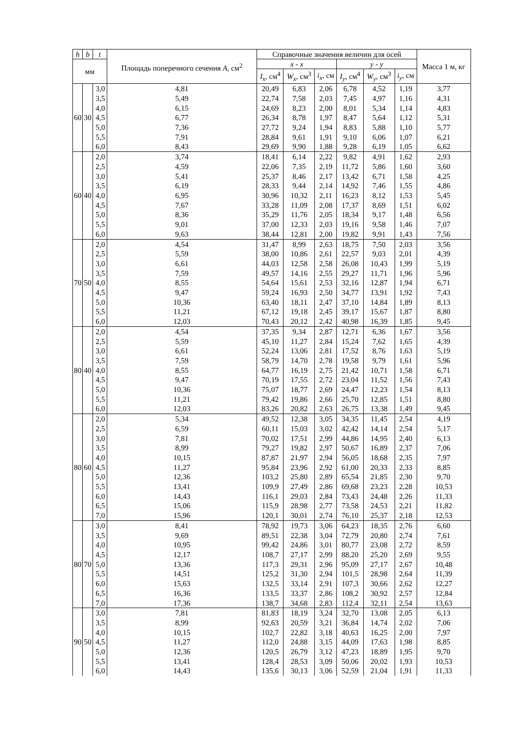| h | b | t | Площадь поперечного сечения A , см<sup>2</sup> | Справочные значения величин для осей | | | | | | Масса 1 м, кг |
| --- | --- | --- | --- | --- | --- | --- | --- | --- | --- | --- |
| мм | | | | x - x | | | y - y | | | |
| | | | | I<sub>x</sub> , см<sup>4</sup> | W<sub>x</sub> , см<sup>3</sup> | i<sub>x</sub> , см | I<sub>y</sub> , см<sup>4</sup> | W<sub>y</sub> , см<sup>3</sup> | i<sub>y</sub> , см | |
| 60 | 30 | 3,0 | 4,81 | 20,49 | 6,83 | 2,06 | 6,78 | 4,52 | 1,19 | 3,77 |
| | | 3,5 | 5,49 | 22,74 | 7,58 | 2,03 | 7,45 | 4,97 | 1,16 | 4,31 |
| | | 4,0 | 6,15 | 24,69 | 8,23 | 2,00 | 8,01 | 5,34 | 1,14 | 4,83 |
| | | 4,5 | 6,77 | 26,34 | 8,78 | 1,97 | 8,47 | 5,64 | 1,12 | 5,31 |
| | | 5,0 | 7,36 | 27,72 | 9,24 | 1,94 | 8,83 | 5,88 | 1,10 | 5,77 |
| | | 5,5 | 7,91 | 28,84 | 9,61 | 1,91 | 9,10 | 6,06 | 1,07 | 6,21 |
| | | 6,0 | 8,43 | 29,69 | 9,90 | 1,88 | 9,28 | 6,19 | 1,05 | 6,62 |
| 60 | 40 | 2,0 | 3,74 | 18,41 | 6,14 | 2,22 | 9,82 | 4,91 | 1,62 | 2,93 |
| | | 2,5 | 4,59 | 22,06 | 7,35 | 2,19 | 11,72 | 5,86 | 1,60 | 3,60 |
| | | 3,0 | 5,41 | 25,37 | 8,46 | 2,17 | 13,42 | 6,71 | 1,58 | 4,25 |
| | | 3,5 | 6,19 | 28,33 | 9,44 | 2,14 | 14,92 | 7,46 | 1,55 | 4,86 |
| | | 4,0 | 6,95 | 30,96 | 10,32 | 2,11 | 16,23 | 8,12 | 1,53 | 5,45 |
| | | 4,5 | 7,67 | 33,28 | 11,09 | 2,08 | 17,37 | 8,69 | 1,51 | 6,02 |
| | | 5,0 | 8,36 | 35,29 | 11,76 | 2,05 | 18,34 | 9,17 | 1,48 | 6,56 |
| | | 5,5 | 9,01 | 37,00 | 12,33 | 2,03 | 19,16 | 9,58 | 1,46 | 7,07 |
| | | 6,0 | 9,63 | 38,44 | 12,81 | 2,00 | 19,82 | 9,91 | 1,43 | 7,56 |
| 70 | 50 | 2,0 | 4,54 | 31,47 | 8,99 | 2,63 | 18,75 | 7,50 | 2,03 | 3,56 |
| | | 2,5 | 5,59 | 38,00 | 10,86 | 2,61 | 22,57 | 9,03 | 2,01 | 4,39 |
| | | 3,0 | 6,61 | 44,03 | 12,58 | 2,58 | 26,08 | 10,43 | 1,99 | 5,19 |
| | | 3,5 | 7,59 | 49,57 | 14,16 | 2,55 | 29,27 | 11,71 | 1,96 | 5,96 |
| | | 4,0 | 8,55 | 54,64 | 15,61 | 2,53 | 32,16 | 12,87 | 1,94 | 6,71 |
| | | 4,5 | 9,47 | 59,24 | 16,93 | 2,50 | 34,77 | 13,91 | 1,92 | 7,43 |
| | | 5,0 | 10,36 | 63,40 | 18,11 | 2,47 | 37,10 | 14,84 | 1,89 | 8,13 |
| | | 5,5 | 11,21 | 67,12 | 19,18 | 2,45 | 39,17 | 15,67 | 1,87 | 8,80 |
| | | 6,0 | 12,03 | 70,43 | 20,12 | 2,42 | 40,98 | 16,39 | 1,85 | 9,45 |
| 80 | 40 | 2,0 | 4,54 | 37,35 | 9,34 | 2,87 | 12,71 | 6,36 | 1,67 | 3,56 |
| | | 2,5 | 5,59 | 45,10 | 11,27 | 2,84 | 15,24 | 7,62 | 1,65 | 4,39 |
| | | 3,0 | 6,61 | 52,24 | 13,06 | 2,81 | 17,52 | 8,76 | 1,63 | 5,19 |
| | | 3,5 | 7,59 | 58,79 | 14,70 | 2,78 | 19,58 | 9,79 | 1,61 | 5,96 |
| | | 4,0 | 8,55 | 64,77 | 16,19 | 2,75 | 21,42 | 10,71 | 1,58 | 6,71 |
| | | 4,5 | 9,47 | 70,19 | 17,55 | 2,72 | 23,04 | 11,52 | 1,56 | 7,43 |
| | | 5,0 | 10,36 | 75,07 | 18,77 | 2,69 | 24,47 | 12,23 | 1,54 | 8,13 |
| | | 5,5 | 11,21 | 79,42 | 19,86 | 2,66 | 25,70 | 12,85 | 1,51 | 8,80 |
| | | 6,0 | 12,03 | 83,26 | 20,82 | 2,63 | 26,75 | 13,38 | 1,49 | 9,45 |
| 80 | 60 | 2,0 | 5,34 | 49,52 | 12,38 | 3,05 | 34,35 | 11,45 | 2,54 | 4,19 |
| | | 2,5 | 6,59 | 60,11 | 15,03 | 3,02 | 42,42 | 14,14 | 2,54 | 5,17 |
| | | 3,0 | 7,81 | 70,02 | 17,51 | 2,99 | 44,86 | 14,95 | 2,40 | 6,13 |
| | | 3,5 | 8,99 | 79,27 | 19,82 | 2,97 | 50,67 | 16,89 | 2,37 | 7,06 |
| | | 4,0 | 10,15 | 87,87 | 21,97 | 2,94 | 56,05 | 18,68 | 2,35 | 7,97 |
| | | 4,5 | 11,27 | 95,84 | 23,96 | 2,92 | 61,00 | 20,33 | 2,33 | 8,85 |
| | | 5,0 | 12,36 | 103,2 | 25,80 | 2,89 | 65,54 | 21,85 | 2,30 | 9,70 |
| | | 5,5 | 13,41 | 109,9 | 27,49 | 2,86 | 69,68 | 23,23 | 2,28 | 10,53 |
| | | 6,0 | 14,43 | 116,1 | 29,03 | 2,84 | 73,43 | 24,48 | 2,26 | 11,33 |
| | | 6,5 | 15,06 | 115,9 | 28,98 | 2,77 | 73,58 | 24,53 | 2,21 | 11,82 |
| | | 7,0 | 15,96 | 120,1 | 30,01 | 2,74 | 76,10 | 25,37 | 2,18 | 12,53 |
| 80 | 70 | 3,0 | 8,41 | 78,92 | 19,73 | 3,06 | 64,23 | 18,35 | 2,76 | 6,60 |
| | | 3,5 | 9,69 | 89,51 | 22,38 | 3,04 | 72,79 | 20,80 | 2,74 | 7,61 |
| | | 4,0 | 10,95 | 99,42 | 24,86 | 3,01 | 80,77 | 23,08 | 2,72 | 8,59 |
| | | 4,5 | 12,17 | 108,7 | 27,17 | 2,99 | 88,20 | 25,20 | 2,69 | 9,55 |
| | | 5,0 | 13,36 | 117,3 | 29,31 | 2,96 | 95,09 | 27,17 | 2,67 | 10,48 |
| | | 5,5 | 14,51 | 125,2 | 31,30 | 2,94 | 101,5 | 28,98 | 2,64 | 11,39 |
| | | 6,0 | 15,63 | 132,5 | 33,14 | 2,91 | 107,3 | 30,66 | 2,62 | 12,27 |
| | | 6,5 | 16,36 | 133,5 | 33,37 | 2,86 | 108,2 | 30,92 | 2,57 | 12,84 |
| | | 7,0 | 17,36 | 138,7 | 34,68 | 2,83 | 112,4 | 32,11 | 2,54 | 13,63 |
| 90 | 50 | 3,0 | 7,81 | 81,83 | 18,19 | 3,24 | 32,70 | 13,08 | 2,05 | 6,13 |
| | | 3,5 | 8,99 | 92,63 | 20,59 | 3,21 | 36,84 | 14,74 | 2,02 | 7,06 |
| | | 4,0 | 10,15 | 102,7 | 22,82 | 3,18 | 40,63 | 16,25 | 2,00 | 7,97 |
| | | 4,5 | 11,27 | 112,0 | 24,88 | 3,15 | 44,09 | 17,63 | 1,98 | 8,85 |
| | | 5,0 | 12,36 | 120,5 | 26,79 | 3,12 | 47,23 | 18,89 | 1,95 | 9,70 |
| | | 5,5 | 13,41 | 128,4 | 28,53 | 3,09 | 50,06 | 20,02 | 1,93 | 10,53 |
| | | 6,0 | 14,43 | 135,6 | 30,13 | 3,06 | 52,59 | 21,04 | 1,91 | 11,33 |